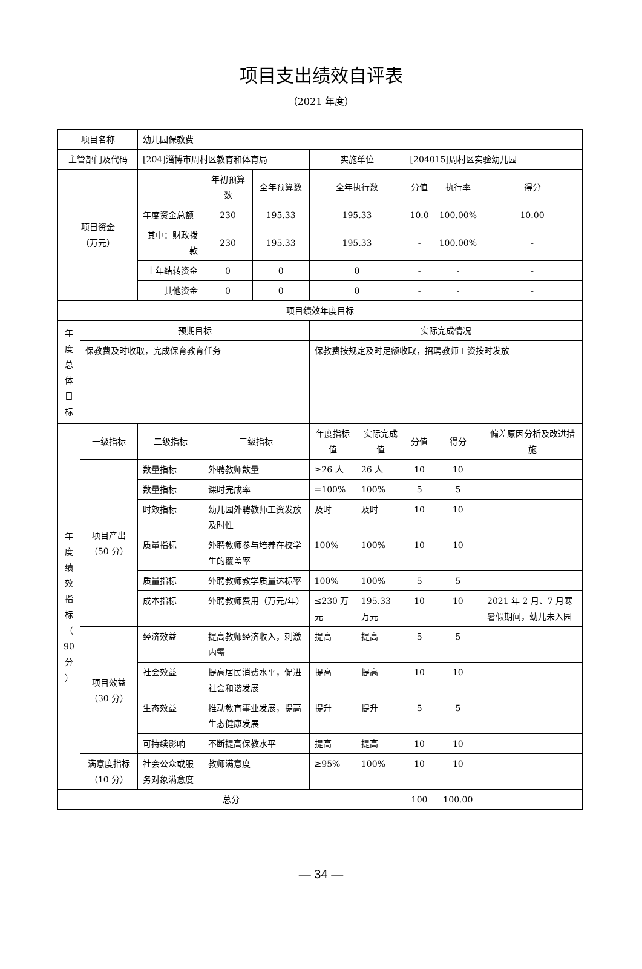项目支出绩效自评表
（2021 年度）
| 项目名称 | | | 幼儿园保教费 | | | | | | | | |
| 主管部门及代码 | | | [204]淄博市周村区教育和体育局 | | | 实施单位 | | [204015]周村区实验幼儿园 | | | |
| 项目资金 （万元） | | | | 年初预算数 | 全年预算数 | 全年执行数 | | 分值 | 执行率 | | 得分 |
| | | | 年度资金总额 | 230 | 195.33 | 195.33 | | 10.0 | 100.00% | | 10.00 |
| | | | 其中：财政拨款 | 230 | 195.33 | 195.33 | | - | 100.00% | | - |
| | | | 上年结转资金 | 0 | 0 | 0 | | - | - | | - |
| | | | 其他资金 | 0 | 0 | 0 | | - | - | | - |
| 项目绩效年度目标 | | | | | | | | | | | |
| 年 度 总 体 目 标 | 预期目标 | | | | | 实际完成情况 | | | | | |
| | 保教费及时收取，完成保育教育任务 | | | | | 保教费按规定及时足额收取，招聘教师工资按时发放 | | | | | |
| 年 度 绩 效 指 标 （ 90 分 ） | 一级指标 | 二级指标 | | 三级指标 | | 年度指标值 | 实际完成值 | 分值 | 得分 | 偏差原因分析及改进措施 | |
| | 项目产出 （50 分） | 数量指标 | | 外聘教师数量 | | ≥26 人 | 26 人 | 10 | 10 | | |
| | | 数量指标 | | 课时完成率 | | =100% | 100% | 5 | 5 | | |
| | | 时效指标 | | 幼儿园外聘教师工资发放及时性 | | 及时 | 及时 | 10 | 10 | | |
| | | 质量指标 | | 外聘教师参与培养在校学生的覆盖率 | | 100% | 100% | 10 | 10 | | |
| | | 质量指标 | | 外聘教师教学质量达标率 | | 100% | 100% | 5 | 5 | | |
| | | 成本指标 | | 外聘教师费用（万元/年） | | ≤230 万元 | 195.33 万元 | 10 | 10 | 2021 年 2 月、7 月寒暑假期间，幼儿未入园 | |
| | 项目效益 （30 分） | 经济效益 | | 提高教师经济收入，刺激内需 | | 提高 | 提高 | 5 | 5 | | |
| | | 社会效益 | | 提高居民消费水平，促进社会和谐发展 | | 提高 | 提高 | 10 | 10 | | |
| | | 生态效益 | | 推动教育事业发展，提高生态健康发展 | | 提升 | 提升 | 5 | 5 | | |
| | | 可持续影响 | | 不断提高保教水平 | | 提高 | 提高 | 10 | 10 | | |
| | 满意度指标（10 分） | 社会公众或服务对象满意度 | | 教师满意度 | | ≥95% | 100% | 10 | 10 | | |
| 总分 | | | | | | | | 100 | 100.00 | | |
— 34 —